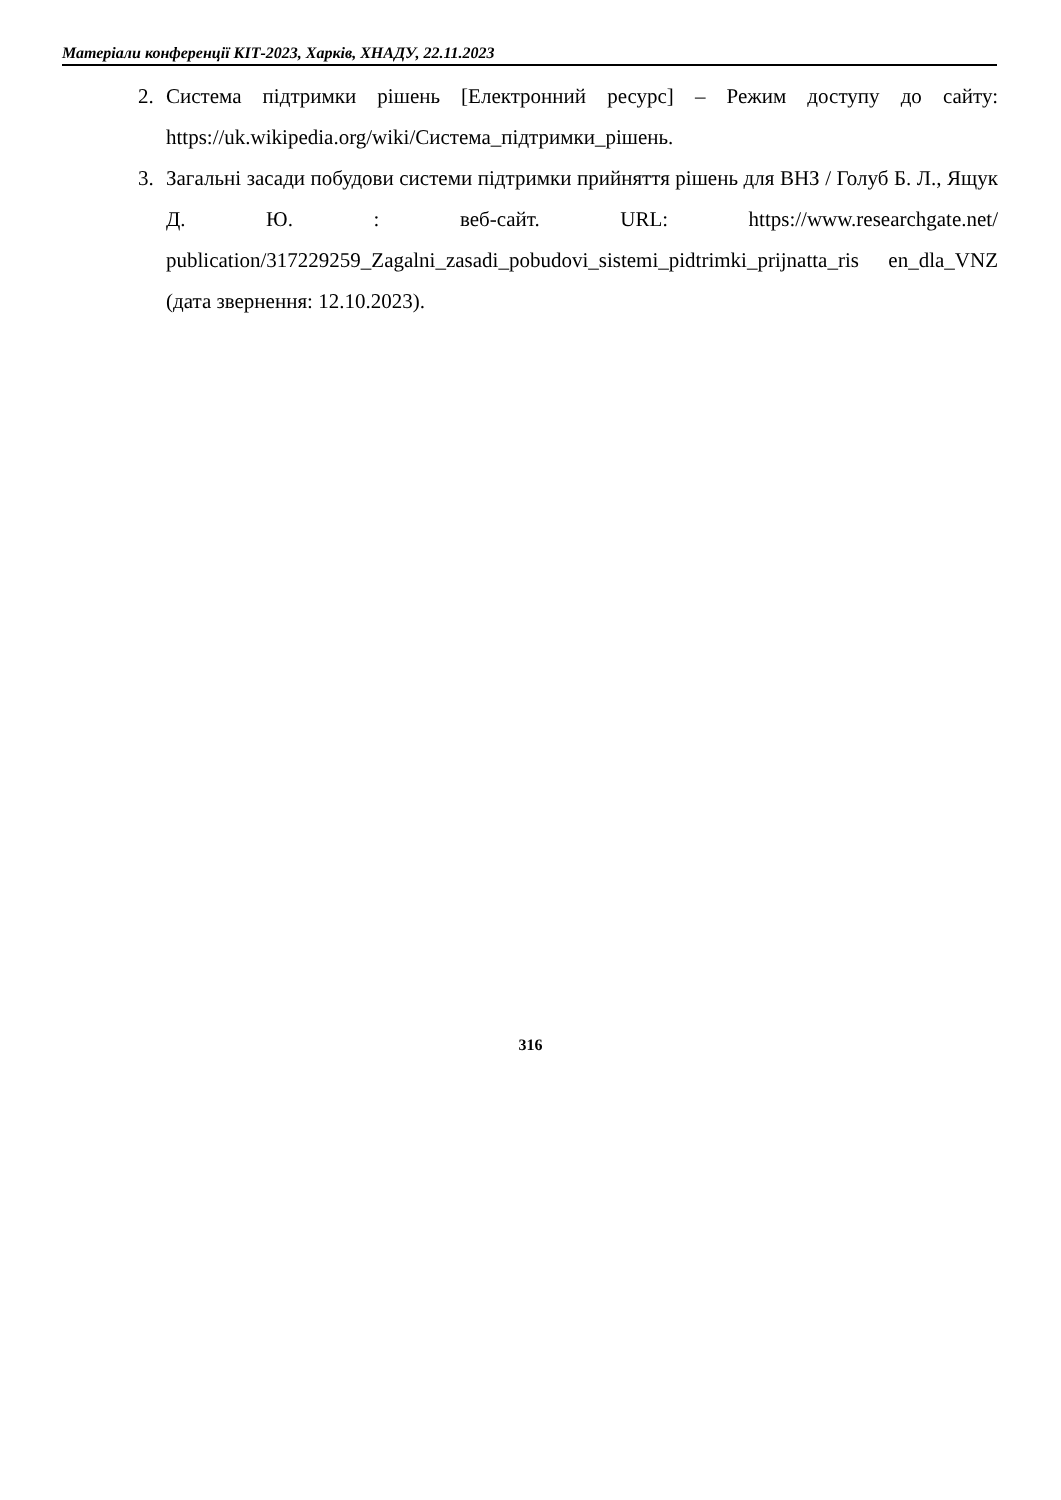Матеріали конференції КІТ-2023, Харків, ХНАДУ, 22.11.2023
2. Система підтримки рішень [Електронний ресурс] – Режим доступу до сайту: https://uk.wikipedia.org/wiki/Система_підтримки_рішень.
3. Загальні засади побудови системи підтримки прийняття рішень для ВНЗ / Голуб Б. Л., Ящук Д. Ю. : веб-сайт. URL: https://www.researchgate.net/ publication/317229259_Zagalni_zasadi_pobudovi_sistemi_pidtrimki_prijnatta_ris en_dla_VNZ (дата звернення: 12.10.2023).
316